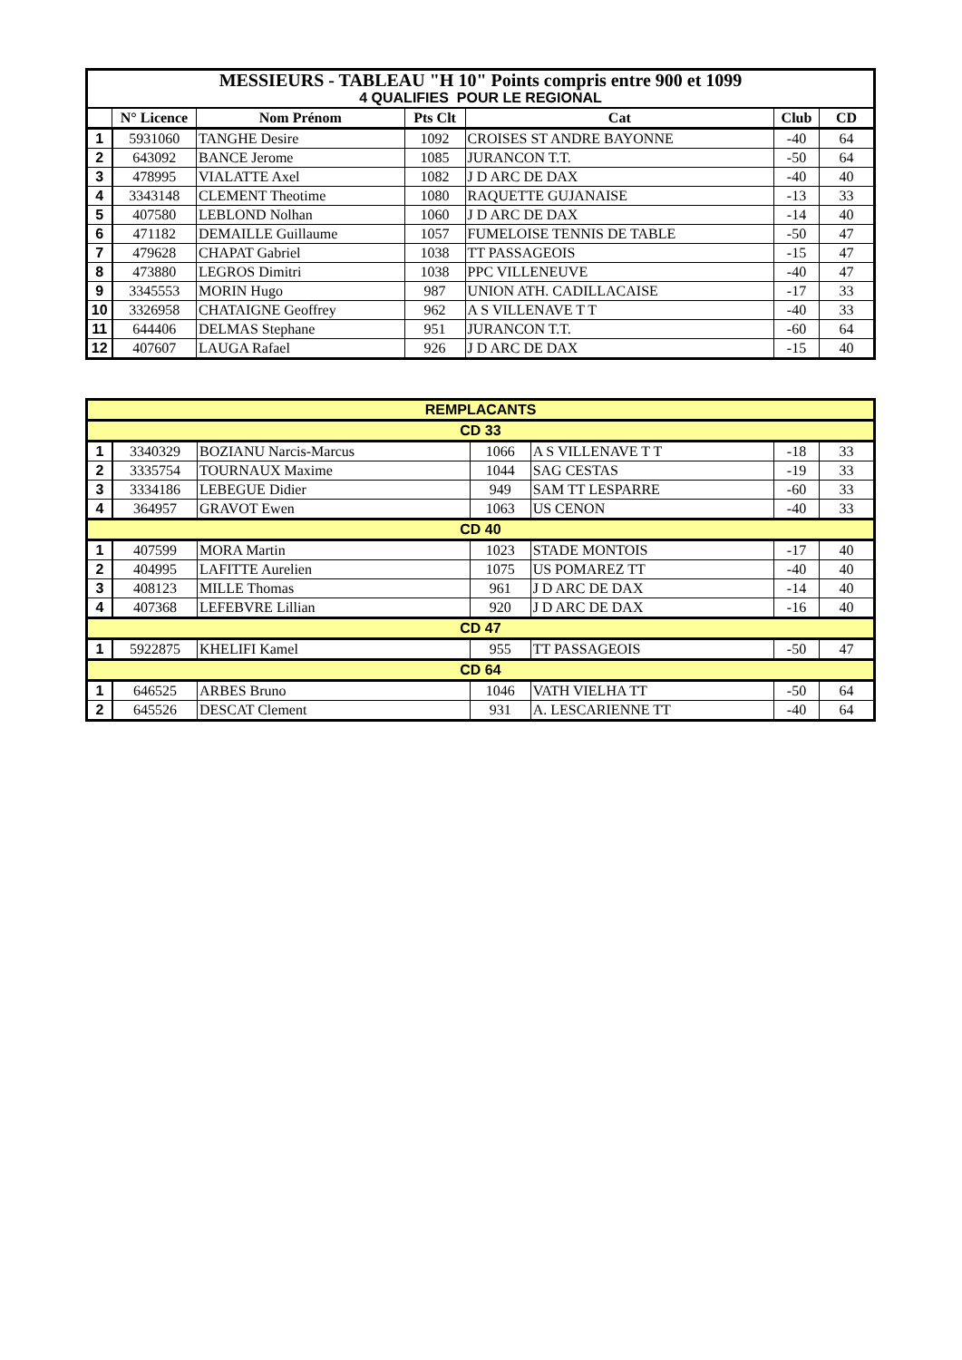| MESSIEURS - TABLEAU "H 10" Points compris entre 900 et 1099 4 QUALIFIES POUR LE REGIONAL | | | | | | |
| | N° Licence | Nom Prénom | Pts Clt | Cat | Club | CD |
| 1 | 5931060 | TANGHE Desire | 1092 | CROISES ST ANDRE BAYONNE | -40 | 64 |
| 2 | 643092 | BANCE Jerome | 1085 | JURANCON T.T. | -50 | 64 |
| 3 | 478995 | VIALATTE Axel | 1082 | J D ARC DE DAX | -40 | 40 |
| 4 | 3343148 | CLEMENT Theotime | 1080 | RAQUETTE GUJANAISE | -13 | 33 |
| 5 | 407580 | LEBLOND Nolhan | 1060 | J D ARC DE DAX | -14 | 40 |
| 6 | 471182 | DEMAILLE Guillaume | 1057 | FUMELOISE TENNIS DE TABLE | -50 | 47 |
| 7 | 479628 | CHAPAT Gabriel | 1038 | TT PASSAGEOIS | -15 | 47 |
| 8 | 473880 | LEGROS Dimitri | 1038 | PPC VILLENEUVE | -40 | 47 |
| 9 | 3345553 | MORIN Hugo | 987 | UNION ATH. CADILLACAISE | -17 | 33 |
| 10 | 3326958 | CHATAIGNE Geoffrey | 962 | A S VILLENAVE T T | -40 | 33 |
| 11 | 644406 | DELMAS Stephane | 951 | JURANCON T.T. | -60 | 64 |
| 12 | 407607 | LAUGA Rafael | 926 | J D ARC DE DAX | -15 | 40 |
| REMPLACANTS | | | | | | |
| CD 33 | | | | | | |
| 1 | 3340329 | BOZIANU Narcis-Marcus | 1066 | A S VILLENAVE T T | -18 | 33 |
| 2 | 3335754 | TOURNAUX Maxime | 1044 | SAG CESTAS | -19 | 33 |
| 3 | 3334186 | LEBEGUE Didier | 949 | SAM TT LESPARRE | -60 | 33 |
| 4 | 364957 | GRAVOT Ewen | 1063 | US CENON | -40 | 33 |
| CD 40 | | | | | | |
| 1 | 407599 | MORA Martin | 1023 | STADE MONTOIS | -17 | 40 |
| 2 | 404995 | LAFITTE Aurelien | 1075 | US POMAREZ TT | -40 | 40 |
| 3 | 408123 | MILLE Thomas | 961 | J D ARC DE DAX | -14 | 40 |
| 4 | 407368 | LEFEBVRE Lillian | 920 | J D ARC DE DAX | -16 | 40 |
| CD 47 | | | | | | |
| 1 | 5922875 | KHELIFI Kamel | 955 | TT PASSAGEOIS | -50 | 47 |
| CD 64 | | | | | | |
| 1 | 646525 | ARBES Bruno | 1046 | VATH VIELHA TT | -50 | 64 |
| 2 | 645526 | DESCAT Clement | 931 | A. LESCARIENNE TT | -40 | 64 |